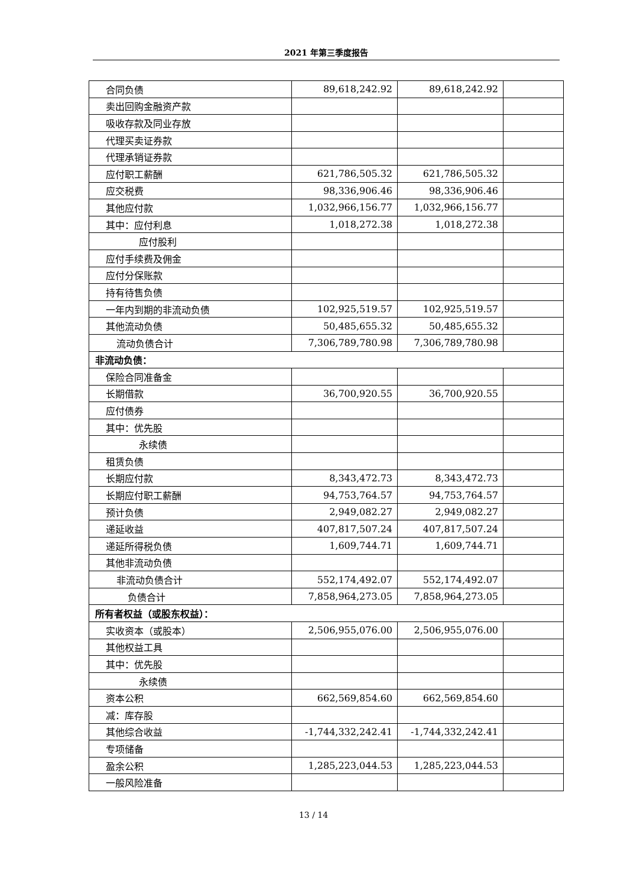2021 年第三季度报告
| 合同负债 | 89,618,242.92 | 89,618,242.92 | |
| 卖出回购金融资产款 | | | |
| 吸收存款及同业存放 | | | |
| 代理买卖证券款 | | | |
| 代理承销证券款 | | | |
| 应付职工薪酬 | 621,786,505.32 | 621,786,505.32 | |
| 应交税费 | 98,336,906.46 | 98,336,906.46 | |
| 其他应付款 | 1,032,966,156.77 | 1,032,966,156.77 | |
| 其中：应付利息 | 1,018,272.38 | 1,018,272.38 | |
| 应付股利 | | | |
| 应付手续费及佣金 | | | |
| 应付分保账款 | | | |
| 持有待售负债 | | | |
| 一年内到期的非流动负债 | 102,925,519.57 | 102,925,519.57 | |
| 其他流动负债 | 50,485,655.32 | 50,485,655.32 | |
| 流动负债合计 | 7,306,789,780.98 | 7,306,789,780.98 | |
| 非流动负债： | | | |
| 保险合同准备金 | | | |
| 长期借款 | 36,700,920.55 | 36,700,920.55 | |
| 应付债券 | | | |
| 其中：优先股 | | | |
| 永续债 | | | |
| 租赁负债 | | | |
| 长期应付款 | 8,343,472.73 | 8,343,472.73 | |
| 长期应付职工薪酬 | 94,753,764.57 | 94,753,764.57 | |
| 预计负债 | 2,949,082.27 | 2,949,082.27 | |
| 递延收益 | 407,817,507.24 | 407,817,507.24 | |
| 递延所得税负债 | 1,609,744.71 | 1,609,744.71 | |
| 其他非流动负债 | | | |
| 非流动负债合计 | 552,174,492.07 | 552,174,492.07 | |
| 负债合计 | 7,858,964,273.05 | 7,858,964,273.05 | |
| 所有者权益（或股东权益）： | | | |
| 实收资本（或股本） | 2,506,955,076.00 | 2,506,955,076.00 | |
| 其他权益工具 | | | |
| 其中：优先股 | | | |
| 永续债 | | | |
| 资本公积 | 662,569,854.60 | 662,569,854.60 | |
| 减：库存股 | | | |
| 其他综合收益 | -1,744,332,242.41 | -1,744,332,242.41 | |
| 专项储备 | | | |
| 盈余公积 | 1,285,223,044.53 | 1,285,223,044.53 | |
| 一般风险准备 | | | |
13 / 14